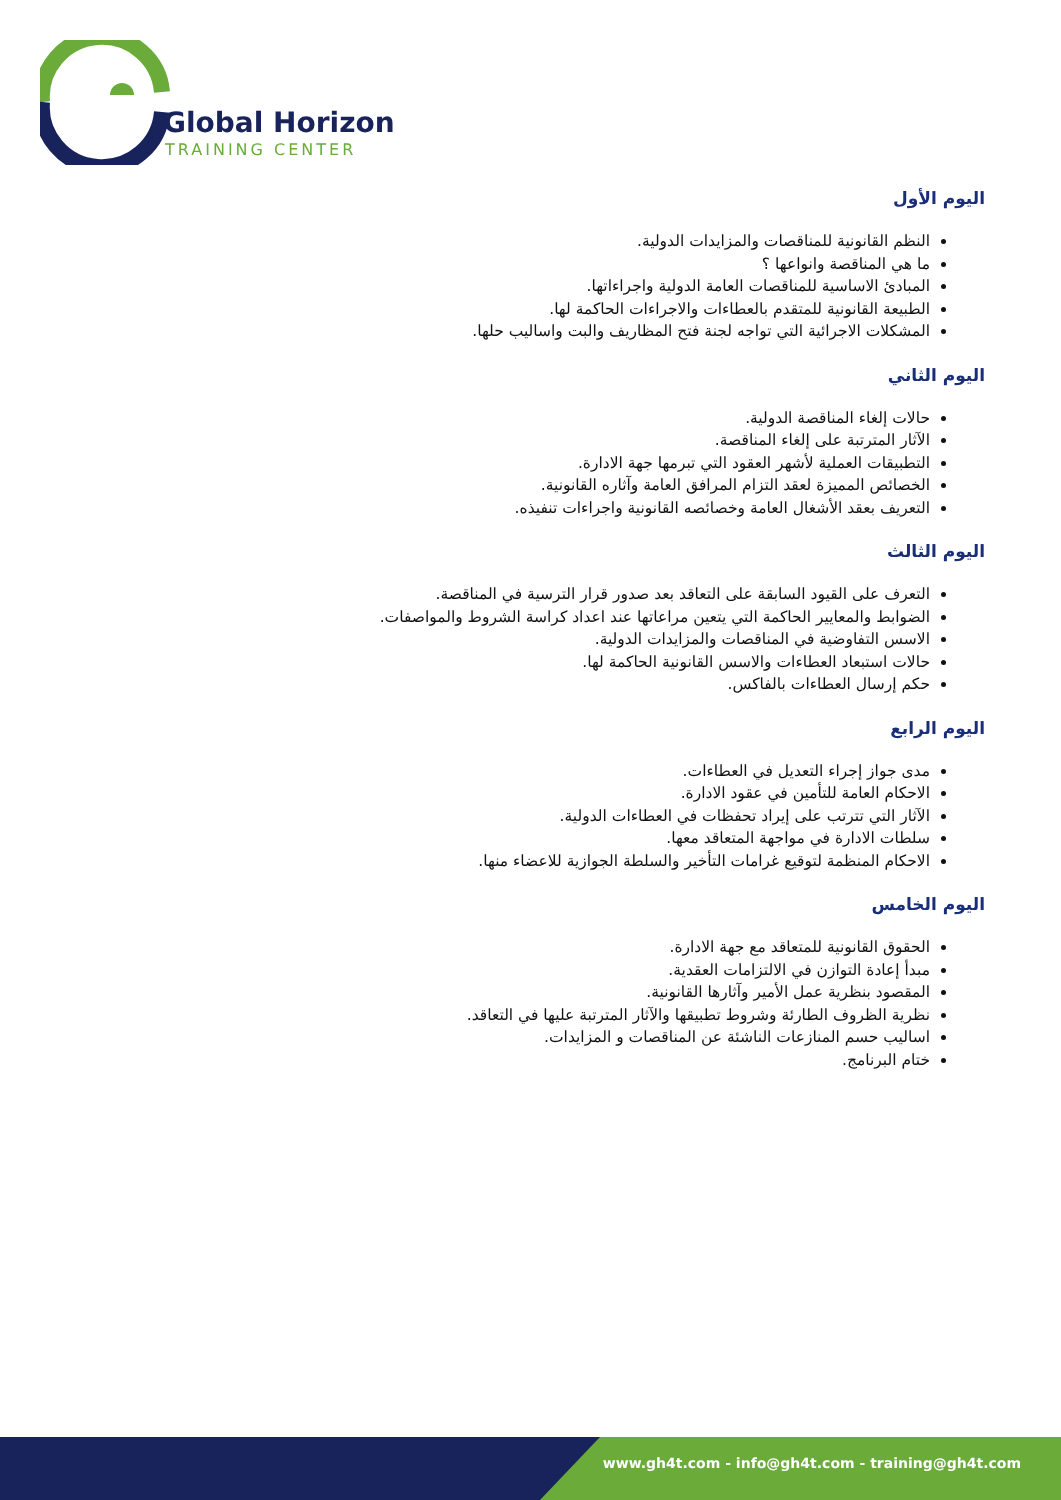Global Horizon
TRAINING CENTER
اليوم الأول
النظم القانونية للمناقصات والمزايدات الدولية.
ما هي المناقصة وانواعها ؟
المبادئ الاساسية للمناقصات العامة الدولية واجراءاتها.
الطبيعة القانونية للمتقدم بالعطاءات والاجراءات الحاكمة لها.
المشكلات الاجرائية التي تواجه لجنة فتح المظاريف والبت واساليب حلها.
اليوم الثاني
حالات إلغاء المناقصة الدولية.
الآثار المترتبة على إلغاء المناقصة.
التطبيقات العملية لأشهر العقود التي تبرمها جهة الادارة.
الخصائص المميزة لعقد التزام المرافق العامة وآثاره القانونية.
التعريف بعقد الأشغال العامة وخصائصه القانونية واجراءات تنفيذه.
اليوم الثالث
التعرف على القيود السابقة على التعاقد بعد صدور قرار الترسية في المناقصة.
الضوابط والمعايير الحاكمة التي يتعين مراعاتها عند اعداد كراسة الشروط والمواصفات.
الاسس التفاوضية في المناقصات والمزايدات الدولية.
حالات استبعاد العطاءات والاسس القانونية الحاكمة لها.
حكم إرسال العطاءات بالفاكس.
اليوم الرابع
مدى جواز إجراء التعديل في العطاءات.
الاحكام العامة للتأمين في عقود الادارة.
الآثار التي تترتب على إيراد تحفظات في العطاءات الدولية.
سلطات الادارة في مواجهة المتعاقد معها.
الاحكام المنظمة لتوقيع غرامات التأخير والسلطة الجوازية للاعضاء منها.
اليوم الخامس
الحقوق القانونية للمتعاقد مع جهة الادارة.
مبدأ إعادة التوازن في الالتزامات العقدية.
المقصود بنظرية عمل الأمير وآثارها القانونية.
نظرية الظروف الطارئة وشروط تطبيقها والآثار المترتبة عليها في التعاقد.
اساليب حسم المنازعات الناشئة عن المناقصات و المزايدات.
ختام البرنامج.
www.gh4t.com - info@gh4t.com - training@gh4t.com